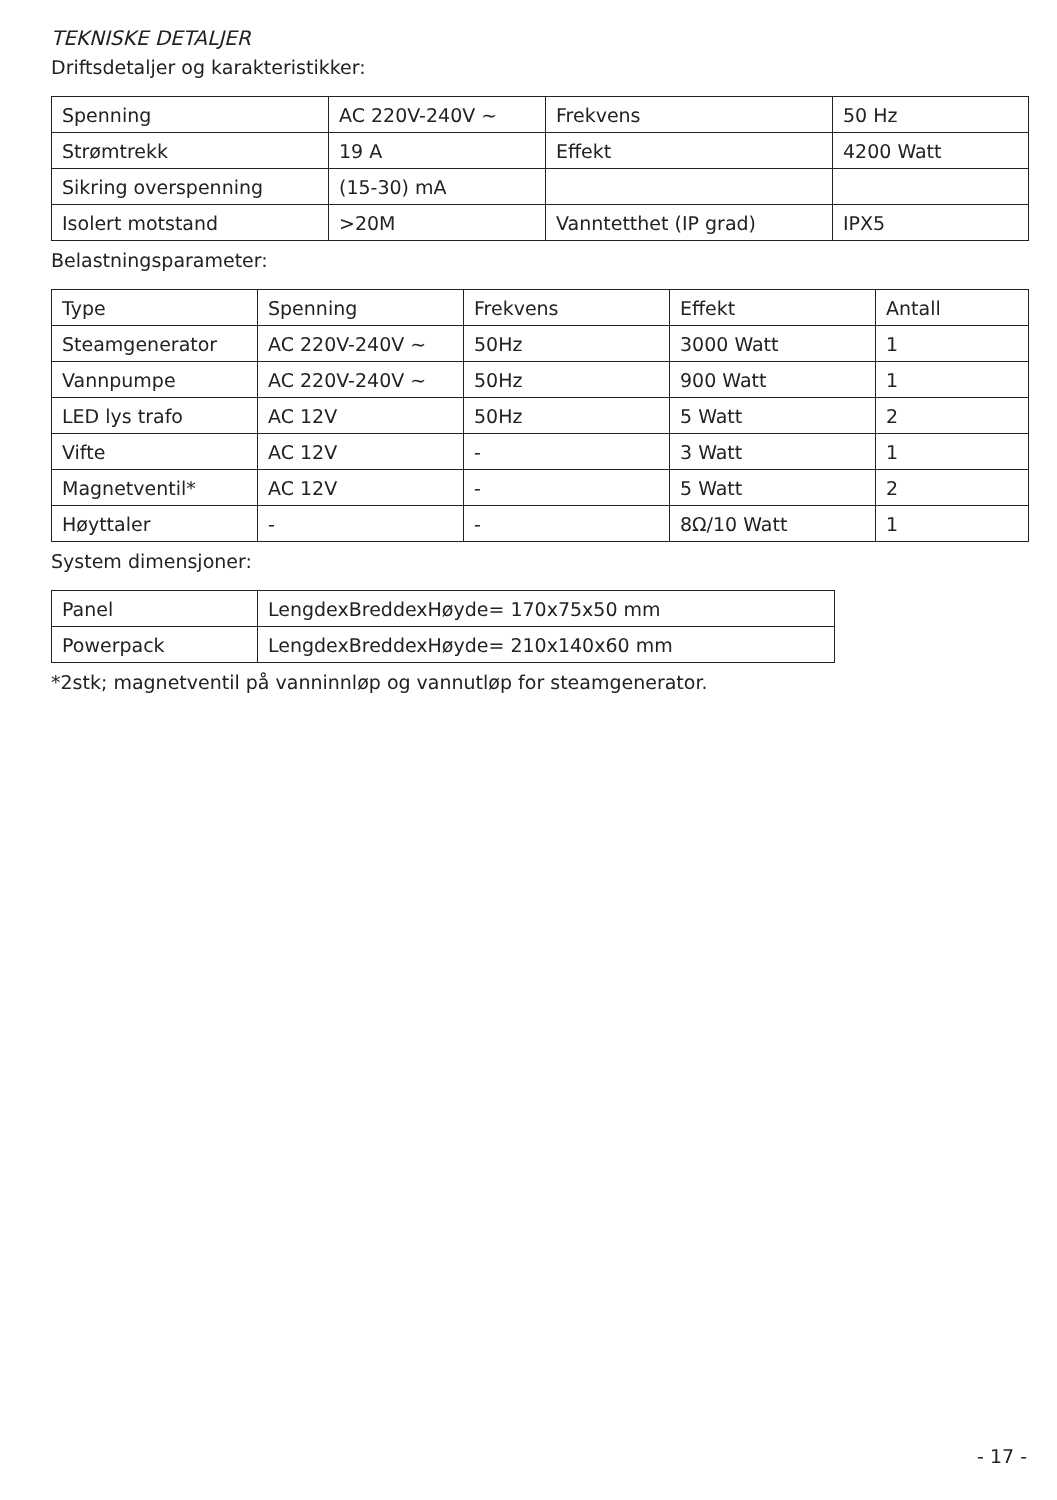TEKNISKE DETALJER
Driftsdetaljer og karakteristikker:
| Spenning | AC 220V-240V ~ | Frekvens | 50 Hz |
| Strømtrekk | 19 A | Effekt | 4200 Watt |
| Sikring overspenning | (15-30) mA | | |
| Isolert motstand | >20M | Vanntetthet (IP grad) | IPX5 |
Belastningsparameter:
| Type | Spenning | Frekvens | Effekt | Antall |
| Steamgenerator | AC 220V-240V ~ | 50Hz | 3000 Watt | 1 |
| Vannpumpe | AC 220V-240V ~ | 50Hz | 900 Watt | 1 |
| LED lys trafo | AC 12V | 50Hz | 5 Watt | 2 |
| Vifte | AC 12V | - | 3 Watt | 1 |
| Magnetventil* | AC 12V | - | 5 Watt | 2 |
| Høyttaler | - | - | 8Ω/10 Watt | 1 |
System dimensjoner:
| Panel | LengdexBreddexHøyde= 170x75x50 mm |
| Powerpack | LengdexBreddexHøyde= 210x140x60 mm |
*2stk; magnetventil på vanninnløp og vannutløp for steamgenerator.
- 17 -